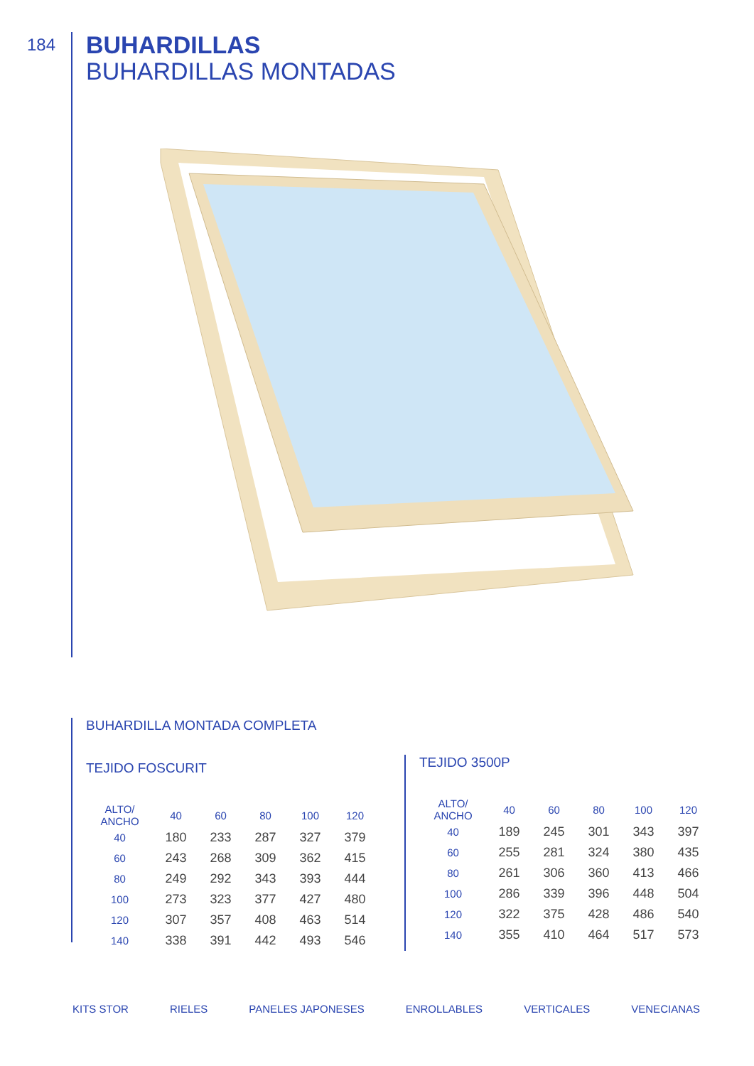184
BUHARDILLAS
BUHARDILLAS MONTADAS
BUHARDILLA MONTADA COMPLETA
TEJIDO FOSCURIT
| ALTO/ ANCHO | 40 | 60 | 80 | 100 | 120 |
| --- | --- | --- | --- | --- | --- |
| 40 | 180 | 233 | 287 | 327 | 379 |
| 60 | 243 | 268 | 309 | 362 | 415 |
| 80 | 249 | 292 | 343 | 393 | 444 |
| 100 | 273 | 323 | 377 | 427 | 480 |
| 120 | 307 | 357 | 408 | 463 | 514 |
| 140 | 338 | 391 | 442 | 493 | 546 |
TEJIDO 3500P
| ALTO/ ANCHO | 40 | 60 | 80 | 100 | 120 |
| --- | --- | --- | --- | --- | --- |
| 40 | 189 | 245 | 301 | 343 | 397 |
| 60 | 255 | 281 | 324 | 380 | 435 |
| 80 | 261 | 306 | 360 | 413 | 466 |
| 100 | 286 | 339 | 396 | 448 | 504 |
| 120 | 322 | 375 | 428 | 486 | 540 |
| 140 | 355 | 410 | 464 | 517 | 573 |
KITS STOR RIELES PANELES JAPONESES ENROLLABLES VERTICALES VENECIANAS